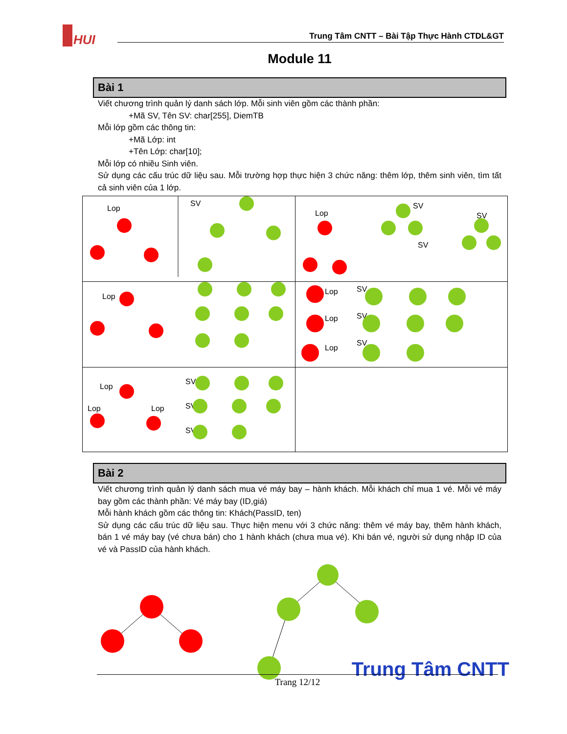HUI
Trung Tâm CNTT – Bài Tập Thực Hành CTDL&GT
Module 11
Bài 1
Viết chương trình quản lý danh sách lớp. Mỗi sinh viên gồm các thành phần:
+Mã SV, Tên SV: char[255], DiemTB
Mỗi lớp gồm các thông tin:
+Mã Lớp: int
+Tên Lớp: char[10];
Mỗi lớp có nhiều Sinh viên.
Sử dụng các cấu trúc dữ liệu sau. Mỗi trường hợp thực hiện 3 chức năng: thêm lớp, thêm sinh viên, tìm tất cả sinh viên của 1 lớp.
| Lop SV | Lop SV SV SV |
| Lop | Lop Lop Lop SV SV SV |
| Lop Lop Lop SV SV SV | |
Bài 2
Viết chương trình quản lý danh sách mua vé máy bay – hành khách. Mỗi khách chỉ mua 1 vé. Mỗi vé máy bay gồm các thành phần: Vé máy bay (ID,giá)
Mỗi hành khách gồm các thông tin: Khách(PassID, ten)
Sử dụng các cấu trúc dữ liệu sau. Thực hiện menu với 3 chức năng: thêm vé máy bay, thêm hành khách, bán 1 vé máy bay (vé chưa bán) cho 1 hành khách (chưa mua vé). Khi bán vé, người sử dụng nhập ID của vé và PassID của hành khách.
Trung Tâm CNTT Trang 12/12